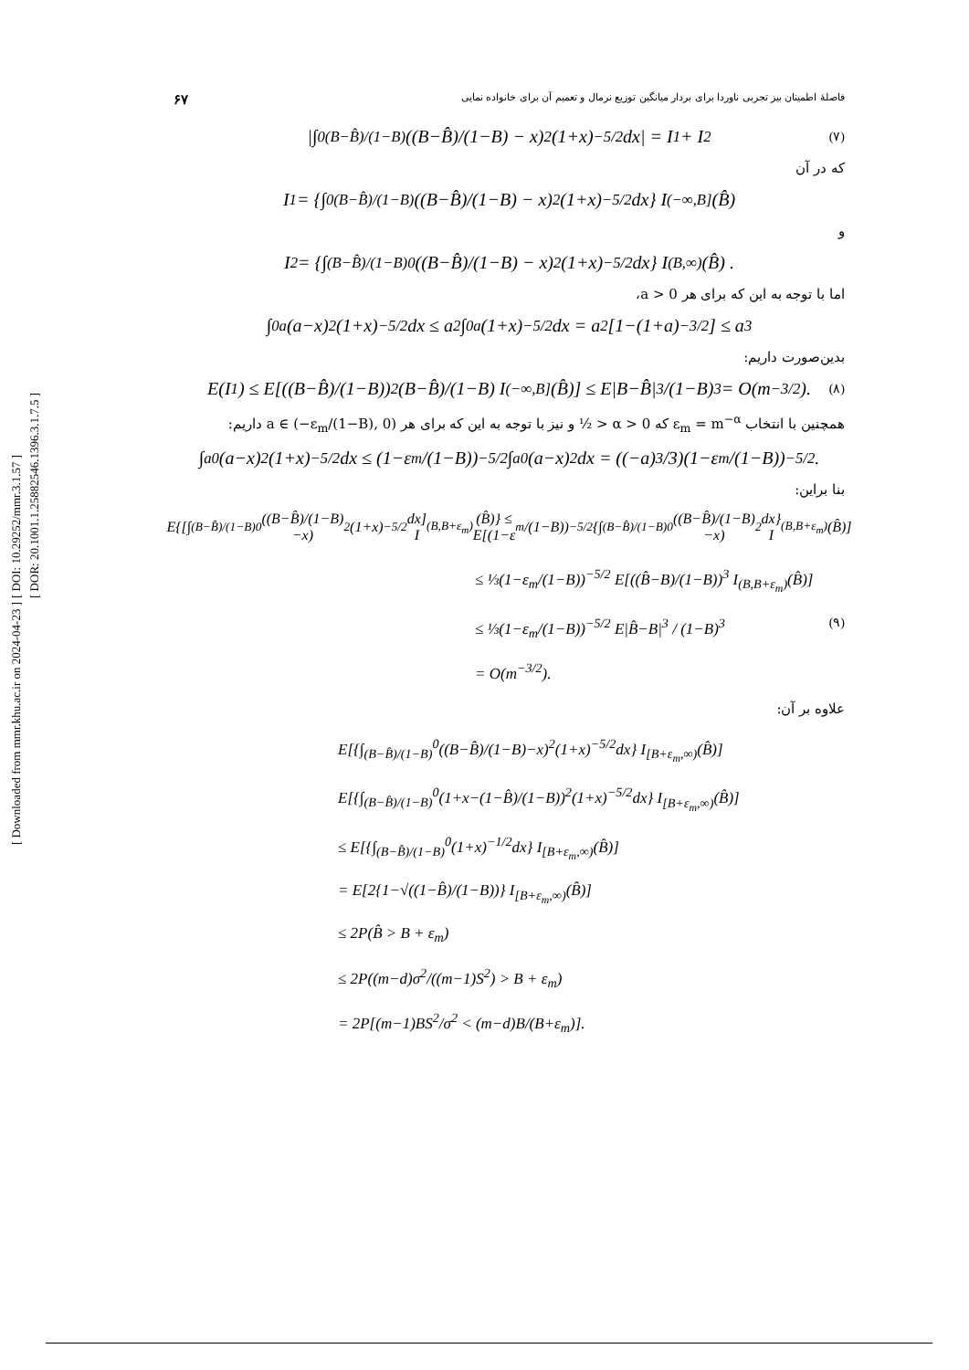[ DOI: 10.29252/mmr.3.1.57 ]
[ DOR: 20.1001.1.25882546.1396.3.1.7.5 ]
[ Downloaded from mmr.khu.ac.ir on 2024-04-23 ]
۶۷ فاصلهٔ اطمینان بیز تجربی ناوردا برای بردار میانگین توزیع نرمال و تعمیم آن برای خانواده نمایی
|∫<sub>0</sub><sup>(B−B̂)/(1−B)</sup> ((B−B̂)/(1−B) − x)<sup>2</sup> (1+x)<sup>−5/2</sup>dx| = I<sub>1</sub> + I<sub>2</sub> (۷)
که در آن
I<sub>1</sub> = {∫<sub>0</sub><sup>(B−B̂)/(1−B)</sup> ((B−B̂)/(1−B) − x)<sup>2</sup> (1+x)<sup>−5/2</sup>dx} I<sub>(−∞,B]</sub>(B̂)
و
I<sub>2</sub> = {∫<sub>(B−B̂)/(1−B)</sub><sup>0</sup> ((B−B̂)/(1−B) − x)<sup>2</sup> (1+x)<sup>−5/2</sup>dx} I<sub>(B,∞)</sub>(B̂) .
اما با توجه به این که برای هر a > 0،
∫<sub>0</sub><sup>a</sup>(a−x)<sup>2</sup>(1+x)<sup>−5/2</sup>dx ≤ a<sup>2</sup>∫<sub>0</sub><sup>a</sup>(1+x)<sup>−5/2</sup>dx = a<sup>2</sup>[1−(1+a)<sup>−3/2</sup>] ≤ a<sup>3</sup>
بدین‌صورت داریم:
E(I<sub>1</sub>) ≤ E[((B−B̂)/(1−B))<sup>2</sup> (B−B̂)/(1−B) I<sub>(−∞,B]</sub>(B̂)] ≤ E|B−B̂|<sup>3</sup>/(1−B)<sup>3</sup> = O(m<sup>−3/2</sup>). (۸)
همچنین با انتخاب ε<sub>m</sub> = m<sup>−α</sup> که 0 < α < ½ و نیز با توجه به این که برای هر a ∈ (−ε<sub>m</sub>/(1−B), 0) داریم:
∫<sub>a</sub><sup>0</sup>(a−x)<sup>2</sup>(1+x)<sup>−5/2</sup>dx ≤ (1−ε<sub>m</sub>/(1−B))<sup>−5/2</sup> ∫<sub>a</sub><sup>0</sup>(a−x)<sup>2</sup>dx = ((−a)<sup>3</sup>/3)(1−ε<sub>m</sub>/(1−B))<sup>−5/2</sup> .
بنا براین:
E{[∫<sub>(B−B̂)/(1−B)</sub><sup>0</sup>((B−B̂)/(1−B)−x)<sup>2</sup>(1+x)<sup>−5/2</sup>dx] I<sub>(B,B+ε<sub>m</sub>)</sub>(B̂)} ≤ E[(1−ε<sub>m</sub>/(1−B))<sup>−5/2</sup>{∫<sub>(B−B̂)/(1−B)</sub><sup>0</sup>((B−B̂)/(1−B)−x)<sup>2</sup>dx} I<sub>(B,B+ε<sub>m</sub>)</sub>(B̂)]
≤ ⅓(1−ε<sub>m</sub>/(1−B))<sup>−5/2</sup> E[((B̂−B)/(1−B))<sup>3</sup> I<sub>(B,B+ε<sub>m</sub>)</sub>(B̂)]
≤ ⅓(1−ε<sub>m</sub>/(1−B))<sup>−5/2</sup> E|B̂−B|<sup>3</sup> / (1−B)<sup>3</sup> (۹)
= O(m<sup>−3/2</sup>).
علاوه بر آن:
E[{∫<sub>(B−B̂)/(1−B)</sub><sup>0</sup>((B−B̂)/(1−B)−x)<sup>2</sup>(1+x)<sup>−5/2</sup>dx} I<sub>[B+ε<sub>m</sub>,∞)</sub>(B̂)]
E[{∫<sub>(B−B̂)/(1−B)</sub><sup>0</sup>(1+x−(1−B̂)/(1−B))<sup>2</sup>(1+x)<sup>−5/2</sup>dx} I<sub>[B+ε<sub>m</sub>,∞)</sub>(B̂)]
≤ E[{∫<sub>(B−B̂)/(1−B)</sub><sup>0</sup>(1+x)<sup>−1/2</sup>dx} I<sub>[B+ε<sub>m</sub>,∞)</sub>(B̂)]
= E[2{1−√((1−B̂)/(1−B))} I<sub>[B+ε<sub>m</sub>,∞)</sub>(B̂)]
≤ 2P(B̂ > B + ε<sub>m</sub>)
≤ 2P((m−d)σ<sup>2</sup>/((m−1)S<sup>2</sup>) > B + ε<sub>m</sub>)
= 2P[(m−1)BS<sup>2</sup>/σ<sup>2</sup> < (m−d)B/(B+ε<sub>m</sub>)].